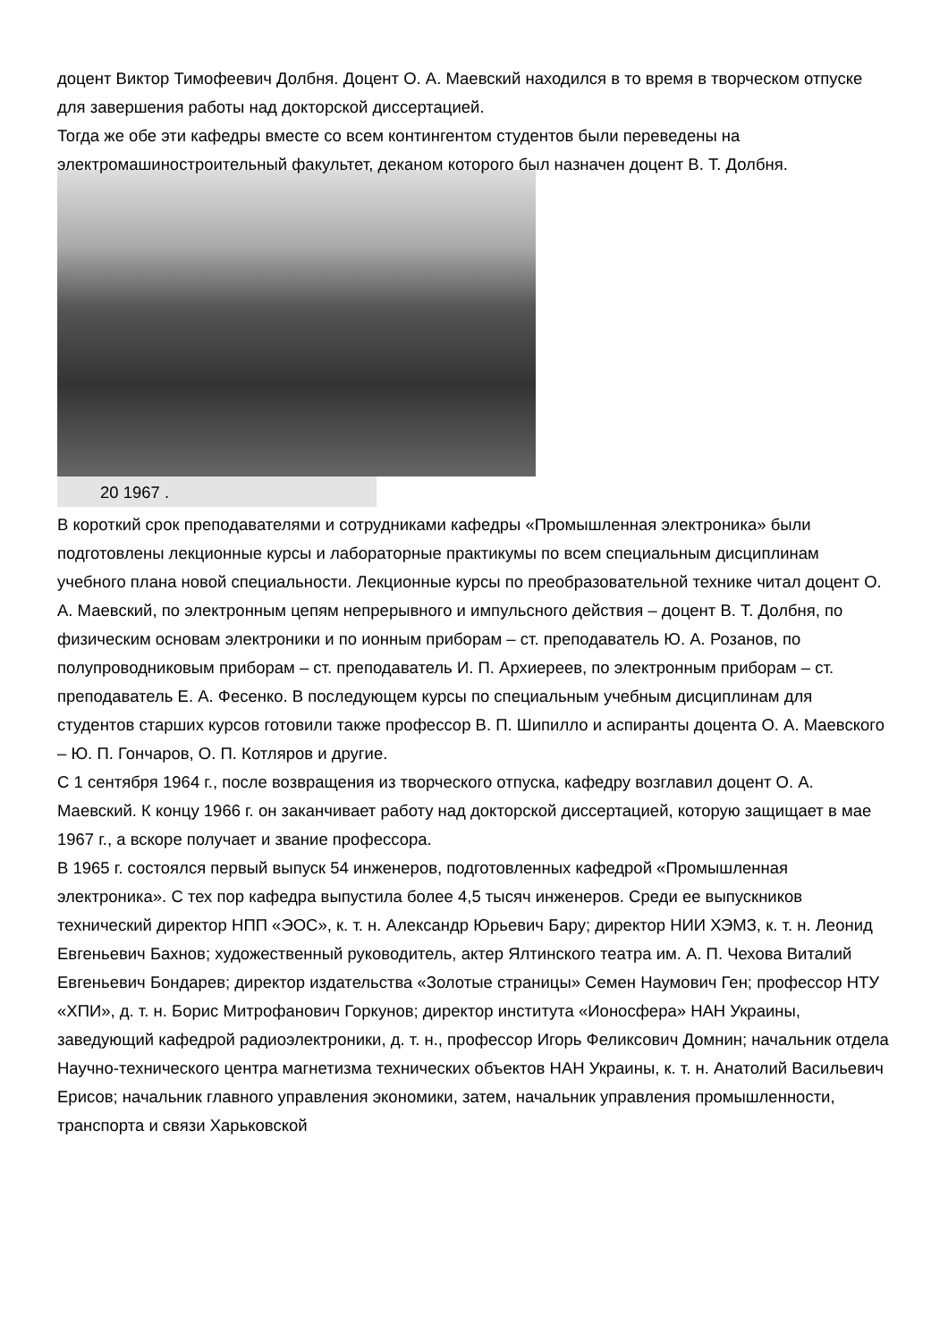доцент Виктор Тимофеевич Долбня. Доцент О. А. Маевский находился в то время в творческом отпуске для завершения работы над докторской диссертацией.
Тогда же обе эти кафедры вместе со всем контингентом студентов были переведены на электромашиностроительный факультет, деканом которого был назначен доцент В. Т. Долбня.
20 1967 .
В короткий срок преподавателями и сотрудниками кафедры «Промышленная электроника» были подготовлены лекционные курсы и лабораторные практикумы по всем специальным дисциплинам учебного плана новой специальности. Лекционные курсы по преобразовательной технике читал доцент О. А. Маевский, по электронным цепям непрерывного и импульсного действия – доцент В. Т. Долбня, по физическим основам электроники и по ионным приборам – ст. преподаватель Ю. А. Розанов, по полупроводниковым приборам – ст. преподаватель И. П. Архиереев, по электронным приборам – ст. преподаватель Е. А. Фесенко. В последующем курсы по специальным учебным дисциплинам для студентов старших курсов готовили также профессор В. П. Шипилло и аспиранты доцента О. А. Маевского – Ю. П. Гончаров, О. П. Котляров и другие.
С 1 сентября 1964 г., после возвращения из творческого отпуска, кафедру возглавил доцент О. А. Маевский. К концу 1966 г. он заканчивает работу над докторской диссертацией, которую защищает в мае 1967 г., а вскоре получает и звание профессора.
В 1965 г. состоялся первый выпуск 54 инженеров, подготовленных кафедрой «Промышленная электроника». С тех пор кафедра выпустила более 4,5 тысяч инженеров. Среди ее выпускников технический директор НПП «ЭОС», к. т. н. Александр Юрьевич Бару; директор НИИ ХЭМЗ, к. т. н. Леонид Евгеньевич Бахнов; художественный руководитель, актер Ялтинского театра им. А. П. Чехова Виталий Евгеньевич Бондарев; директор издательства «Золотые страницы» Семен Наумович Ген; профессор НТУ «ХПИ», д. т. н. Борис Митрофанович Горкунов; директор института «Ионосфера» НАН Украины, заведующий кафедрой радиоэлектроники, д. т. н., профессор Игорь Феликсович Домнин; начальник отдела Научно-технического центра магнетизма технических объектов НАН Украины, к. т. н. Анатолий Васильевич Ерисов; начальник главного управления экономики, затем, начальник управления промышленности, транспорта и связи Харьковской